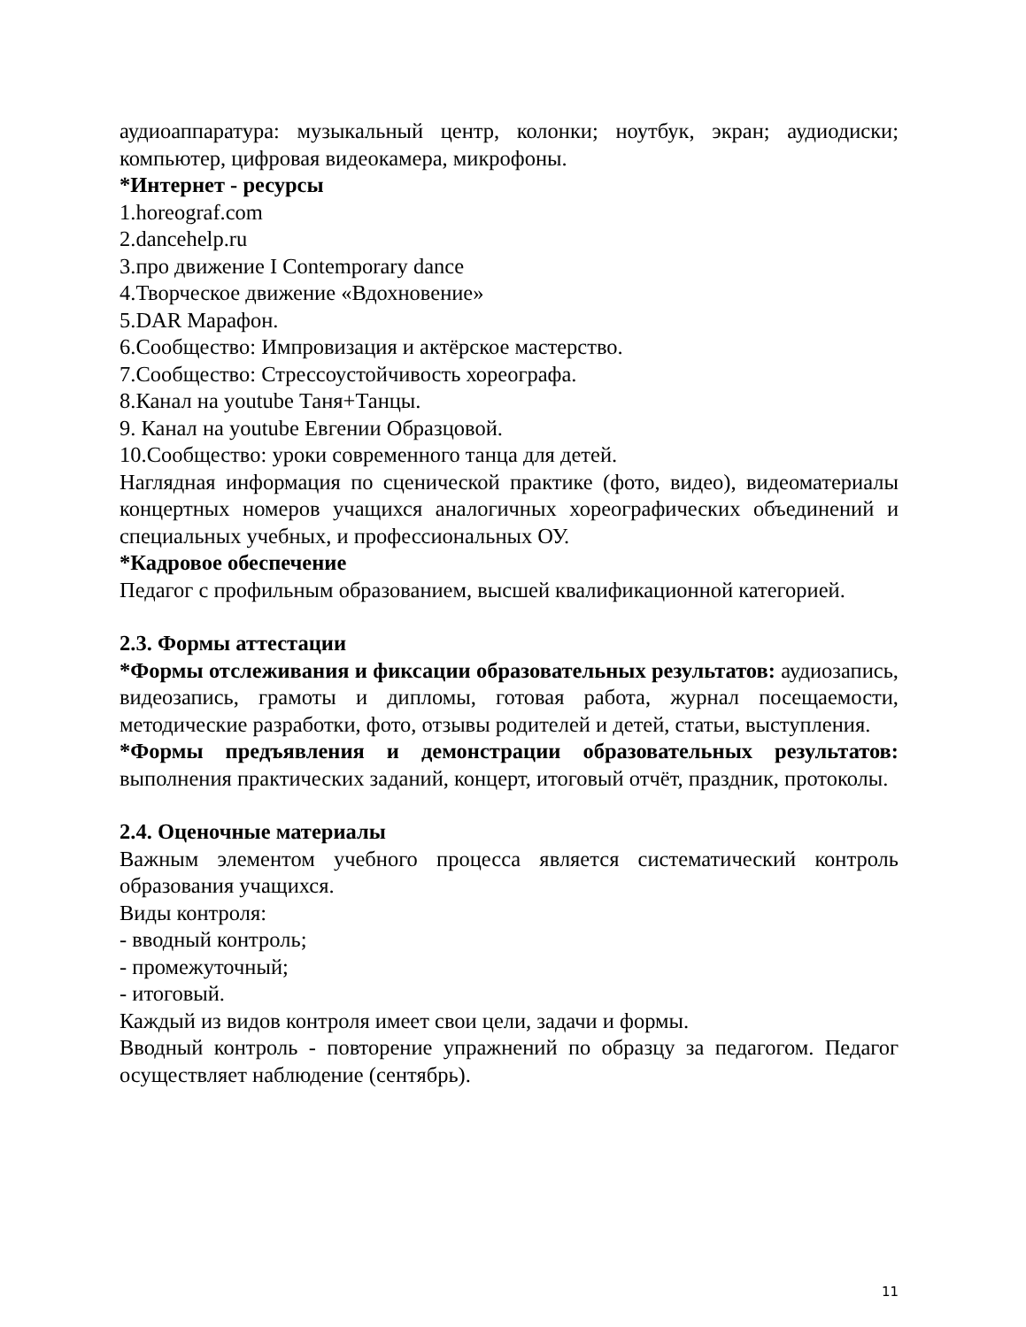аудиоаппаратура: музыкальный центр, колонки; ноутбук, экран; аудиодиски; компьютер, цифровая видеокамера, микрофоны.
*Интернет - ресурсы
1.horeograf.com
2.dancehelp.ru
3.про движение I Contemporary dance
4.Творческое движение «Вдохновение»
5.DAR Марафон.
6.Сообщество: Импровизация и актёрское мастерство.
7.Сообщество: Стрессоустойчивость хореографа.
8.Канал на youtube Таня+Танцы.
9. Канал на youtube Евгении Образцовой.
10.Сообщество: уроки современного танца для детей.
Наглядная информация по сценической практике (фото, видео), видеоматериалы концертных номеров учащихся аналогичных хореографических объединений и специальных учебных, и профессиональных ОУ.
*Кадровое обеспечение
Педагог с профильным образованием, высшей квалификационной категорией.
2.3. Формы аттестации
*Формы отслеживания и фиксации образовательных результатов: аудиозапись, видеозапись, грамоты и дипломы, готовая работа, журнал посещаемости, методические разработки, фото, отзывы родителей и детей, статьи, выступления.
*Формы предъявления и демонстрации образовательных результатов: выполнения практических заданий, концерт, итоговый отчёт, праздник, протоколы.
2.4. Оценочные материалы
Важным элементом учебного процесса является систематический контроль образования учащихся.
Виды контроля:
- вводный контроль;
- промежуточный;
- итоговый.
Каждый из видов контроля имеет свои цели, задачи и формы.
Вводный контроль - повторение упражнений по образцу за педагогом. Педагог осуществляет наблюдение (сентябрь).
11